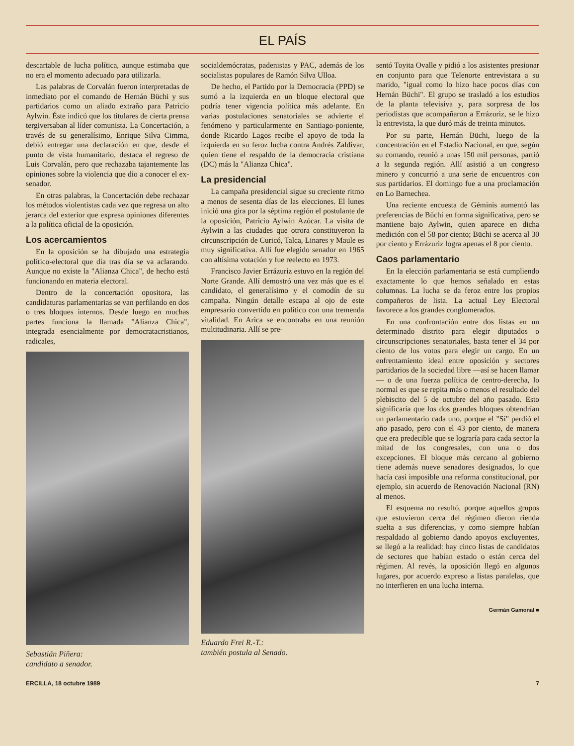EL PAÍS
descartable de lucha política, aunque estimaba que no era el momento adecuado para utilizarla.
Las palabras de Corvalán fueron interpretadas de inmediato por el comando de Hernán Büchi y sus partidarios como un aliado extraño para Patricio Aylwin. Éste indicó que los titulares de cierta prensa tergiversaban al líder comunista. La Concertación, a través de su generalísimo, Enrique Silva Cimma, debió entregar una declaración en que, desde el punto de vista humanitario, destaca el regreso de Luis Corvalán, pero que rechazaba tajantemente las opiniones sobre la violencia que dio a conocer el ex-senador.
En otras palabras, la Concertación debe rechazar los métodos violentistas cada vez que regresa un alto jerarca del exterior que expresa opiniones diferentes a la política oficial de la oposición.
Los acercamientos
En la oposición se ha dibujado una estrategia político-electoral que día tras día se va aclarando. Aunque no existe la "Alianza Chica", de hecho está funcionando en materia electoral.
Dentro de la concertación opositora, las candidaturas parlamentarias se van perfilando en dos o tres bloques internos. Desde luego en muchas partes funciona la llamada "Alianza Chica", integrada esencialmente por democratacristianos, radicales,
Sebastián Piñera:
candidato a senador.
socialdemócratas, padenistas y PAC, además de los socialistas populares de Ramón Silva Ulloa.
De hecho, el Partido por la Democracia (PPD) se sumó a la izquierda en un bloque electoral que podría tener vigencia política más adelante. En varias postulaciones senatoriales se advierte el fenómeno y particularmente en Santiago-poniente, donde Ricardo Lagos recibe el apoyo de toda la izquierda en su feroz lucha contra Andrés Zaldívar, quien tiene el respaldo de la democracia cristiana (DC) más la "Alianza Chica".
La presidencial
La campaña presidencial sigue su creciente ritmo a menos de sesenta días de las elecciones. El lunes inició una gira por la séptima región el postulante de la oposición, Patricio Aylwin Azócar. La visita de Aylwin a las ciudades que otrora constituyeron la circunscripción de Curicó, Talca, Linares y Maule es muy significativa. Allí fue elegido senador en 1965 con altísima votación y fue reelecto en 1973.
Francisco Javier Errázuriz estuvo en la región del Norte Grande. Allí demostró una vez más que es el candidato, el generalísimo y el comodín de su campaña. Ningún detalle escapa al ojo de este empresario convertido en político con una tremenda vitalidad. En Arica se encontraba en una reunión multitudinaria. Allí se pre-
Eduardo Frei R.-T.:
también postula al Senado.
sentó Toyita Ovalle y pidió a los asistentes presionar en conjunto para que Telenorte entrevistara a su marido, "igual como lo hizo hace pocos días con Hernán Büchi". El grupo se trasladó a los estudios de la planta televisiva y, para sorpresa de los periodistas que acompañaron a Errázuriz, se le hizo la entrevista, la que duró más de treinta minutos.
Por su parte, Hernán Büchi, luego de la concentración en el Estadio Nacional, en que, según su comando, reunió a unas 150 mil personas, partió a la segunda región. Allí asistió a un congreso minero y concurrió a una serie de encuentros con sus partidarios. El domingo fue a una proclamación en Lo Barnechea.
Una reciente encuesta de Géminis aumentó las preferencias de Büchi en forma significativa, pero se mantiene bajo Aylwin, quien aparece en dicha medición con el 58 por ciento; Büchi se acerca al 30 por ciento y Errázuriz logra apenas el 8 por ciento.
Caos parlamentario
En la elección parlamentaria se está cumpliendo exactamente lo que hemos señalado en estas columnas. La lucha se da feroz entre los propios compañeros de lista. La actual Ley Electoral favorece a los grandes conglomerados.
En una confrontación entre dos listas en un determinado distrito para elegir diputados o circunscripciones senatoriales, basta tener el 34 por ciento de los votos para elegir un cargo. En un enfrentamiento ideal entre oposición y sectores partidarios de la sociedad libre —así se hacen llamar— o de una fuerza política de centro-derecha, lo normal es que se repita más o menos el resultado del plebiscito del 5 de octubre del año pasado. Esto significaría que los dos grandes bloques obtendrían un parlamentario cada uno, porque el "Sí" perdió el año pasado, pero con el 43 por ciento, de manera que era predecible que se lograría para cada sector la mitad de los congresales, con una o dos excepciones. El bloque más cercano al gobierno tiene además nueve senadores designados, lo que hacía casi imposible una reforma constitucional, por ejemplo, sin acuerdo de Renovación Nacional (RN) al menos.
El esquema no resultó, porque aquellos grupos que estuvieron cerca del régimen dieron rienda suelta a sus diferencias, y como siempre habían respaldado al gobierno dando apoyos excluyentes, se llegó a la realidad: hay cinco listas de candidatos de sectores que habían estado o están cerca del régimen. Al revés, la oposición llegó en algunos lugares, por acuerdo expreso a listas paralelas, que no interfieren en una lucha interna.
Germán Gamonal ■
ERCILLA, 18 octubre 1989 7